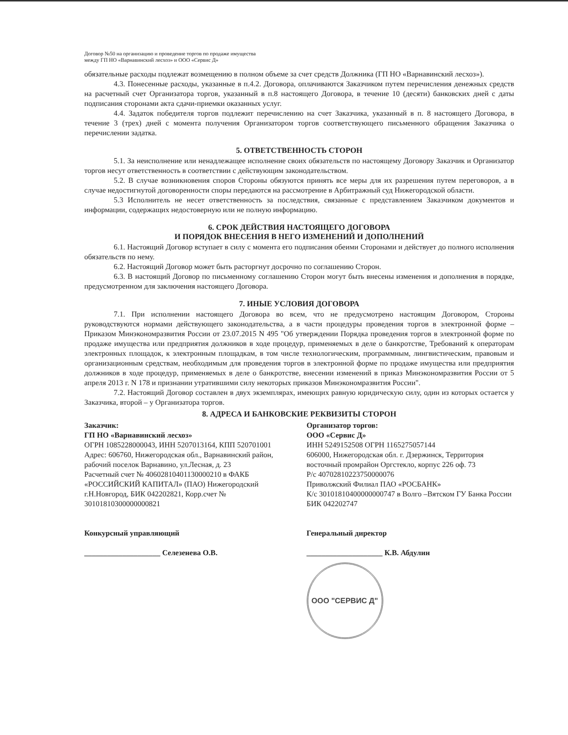Договор №50 на организацию и проведение торгов по продаже имущества
между ГП НО «Варнавинский лесхоз» и ООО «Сервис Д»
обязательные расходы подлежат возмещению в полном объеме за счет средств Должника (ГП НО «Варнавинский лесхоз»).
4.3. Понесенные расходы, указанные в п.4.2. Договора, оплачиваются Заказчиком путем перечисления денежных средств на расчетный счет Организатора торгов, указанный в п.8 настоящего Договора, в течение 10 (десяти) банковских дней с даты подписания сторонами акта сдачи-приемки оказанных услуг.
4.4. Задаток победителя торгов подлежит перечислению на счет Заказчика, указанный в п. 8 настоящего Договора, в течение 3 (трех) дней с момента получения Организатором торгов соответствующего письменного обращения Заказчика о перечислении задатка.
5. ОТВЕТСТВЕННОСТЬ СТОРОН
5.1. За неисполнение или ненадлежащее исполнение своих обязательств по настоящему Договору Заказчик и Организатор торгов несут ответственность в соответствии с действующим законодательством.
5.2. В случае возникновения споров Стороны обязуются принять все меры для их разрешения путем переговоров, а в случае недостигнутой договоренности споры передаются на рассмотрение в Арбитражный суд Нижегородской области.
5.3 Исполнитель не несет ответственность за последствия, связанные с представлением Заказчиком документов и информации, содержащих недостоверную или не полную информацию.
6. СРОК ДЕЙСТВИЯ НАСТОЯЩЕГО ДОГОВОРА
И ПОРЯДОК ВНЕСЕНИЯ В НЕГО ИЗМЕНЕНИЙ И ДОПОЛНЕНИЙ
6.1. Настоящий Договор вступает в силу с момента его подписания обеими Сторонами и действует до полного исполнения обязательств по нему.
6.2. Настоящий Договор может быть расторгнут досрочно по соглашению Сторон.
6.3. В настоящий Договор по письменному соглашению Сторон могут быть внесены изменения и дополнения в порядке, предусмотренном для заключения настоящего Договора.
7. ИНЫЕ УСЛОВИЯ ДОГОВОРА
7.1. При исполнении настоящего Договора во всем, что не предусмотрено настоящим Договором, Стороны руководствуются нормами действующего законодательства, а в части процедуры проведения торгов в электронной форме – Приказом Минэкономразвития России от 23.07.2015 N 495 "Об утверждении Порядка проведения торгов в электронной форме по продаже имущества или предприятия должников в ходе процедур, применяемых в деле о банкротстве, Требований к операторам электронных площадок, к электронным площадкам, в том числе технологическим, программным, лингвистическим, правовым и организационным средствам, необходимым для проведения торгов в электронной форме по продаже имущества или предприятия должников в ходе процедур, применяемых в деле о банкротстве, внесении изменений в приказ Минэкономразвития России от 5 апреля 2013 г. N 178 и признании утратившими силу некоторых приказов Минэкономразвития России".
7.2. Настоящий Договор составлен в двух экземплярах, имеющих равную юридическую силу, один из которых остается у Заказчика, второй – у Организатора торгов.
8. АДРЕСА И БАНКОВСКИЕ РЕКВИЗИТЫ СТОРОН
Заказчик:
ГП НО «Варнавинский лесхоз»
ОГРН 1085228000043, ИНН 5207013164, КПП 520701001
Адрес: 606760, Нижегородская обл., Варнавинский район, рабочий поселок Варнавино, ул.Лесная, д. 23
Расчетный счет № 40602810401130000210 в ФАКБ «РОССИЙСКИЙ КАПИТАЛ» (ПАО) Нижегородский г.Н.Новгород, БИК 042202821, Корр.счет № 30101810300000000821
Организатор торгов:
ООО «Сервис Д»
ИНН 5249152508 ОГРН 1165275057144
606000, Нижегородская обл. г. Дзержинск, Территория восточный промрайон Оргстекло, корпус 226 оф. 73
Р/с 40702810223750000076
Приволжский Филиал ПАО «РОСБАНК»
К/с 30101810400000000747 в Волго –Вятском ГУ Банка России
БИК 042202747
Конкурсный управляющий
____________________ Селезенева О.В.
Генеральный директор
____________________ К.В. Абдулин
ООО "СЕРВИС Д"